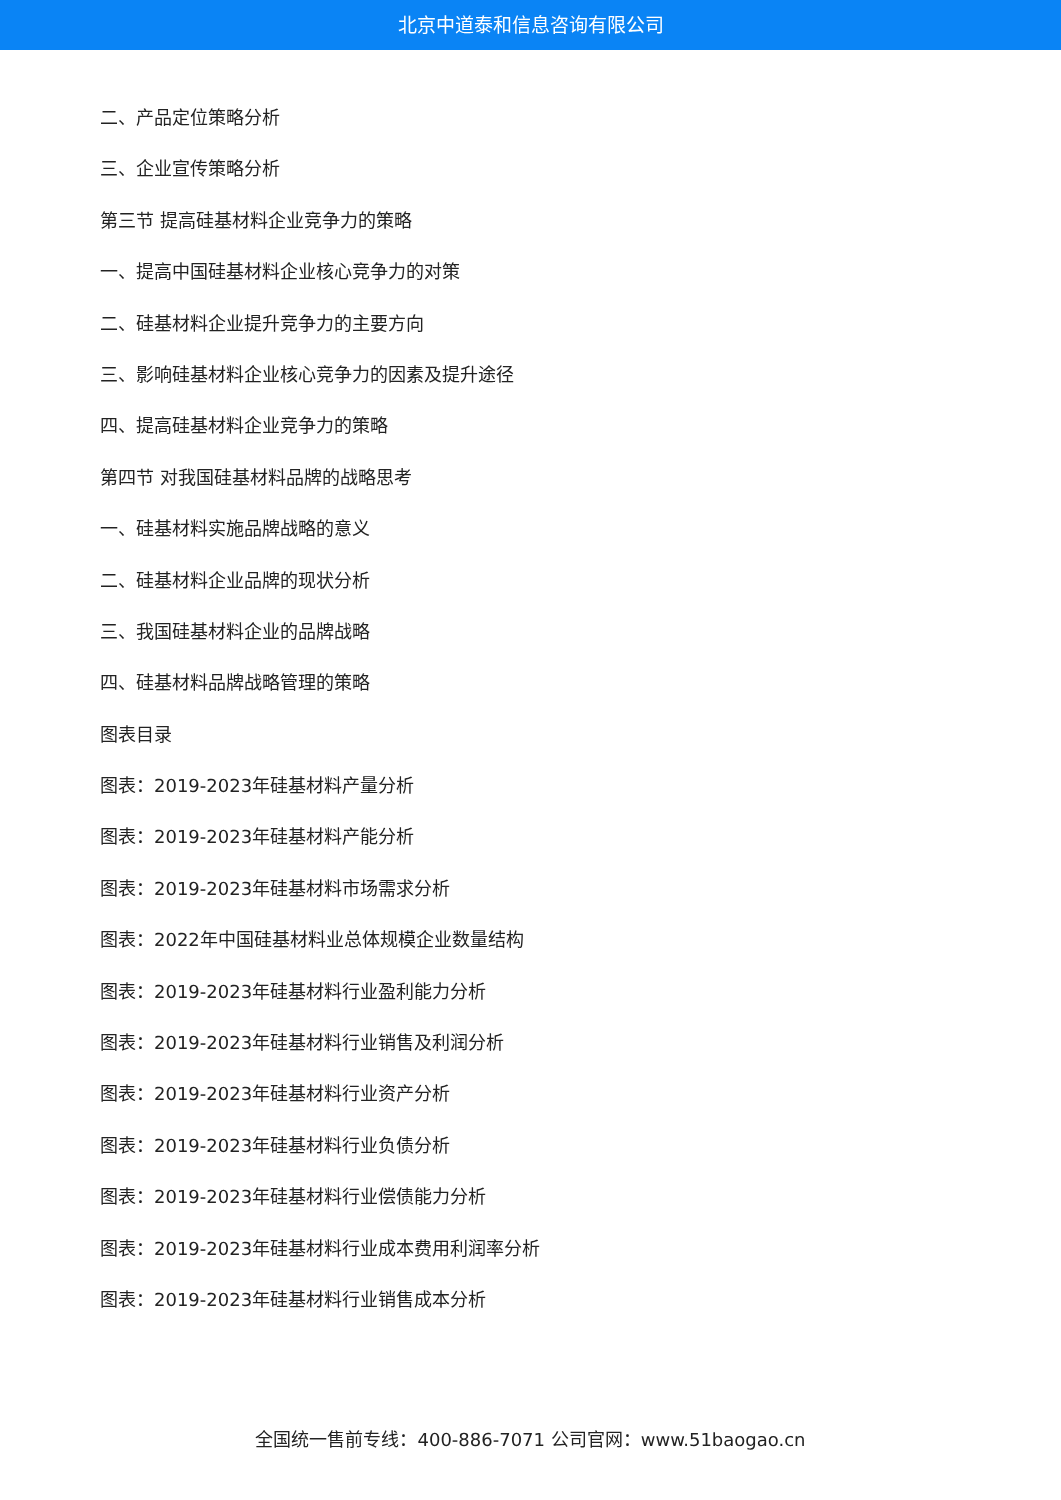北京中道泰和信息咨询有限公司
二、产品定位策略分析
三、企业宣传策略分析
第三节 提高硅基材料企业竞争力的策略
一、提高中国硅基材料企业核心竞争力的对策
二、硅基材料企业提升竞争力的主要方向
三、影响硅基材料企业核心竞争力的因素及提升途径
四、提高硅基材料企业竞争力的策略
第四节 对我国硅基材料品牌的战略思考
一、硅基材料实施品牌战略的意义
二、硅基材料企业品牌的现状分析
三、我国硅基材料企业的品牌战略
四、硅基材料品牌战略管理的策略
图表目录
图表：2019-2023年硅基材料产量分析
图表：2019-2023年硅基材料产能分析
图表：2019-2023年硅基材料市场需求分析
图表：2022年中国硅基材料业总体规模企业数量结构
图表：2019-2023年硅基材料行业盈利能力分析
图表：2019-2023年硅基材料行业销售及利润分析
图表：2019-2023年硅基材料行业资产分析
图表：2019-2023年硅基材料行业负债分析
图表：2019-2023年硅基材料行业偿债能力分析
图表：2019-2023年硅基材料行业成本费用利润率分析
图表：2019-2023年硅基材料行业销售成本分析
全国统一售前专线：400-886-7071 公司官网：www.51baogao.cn